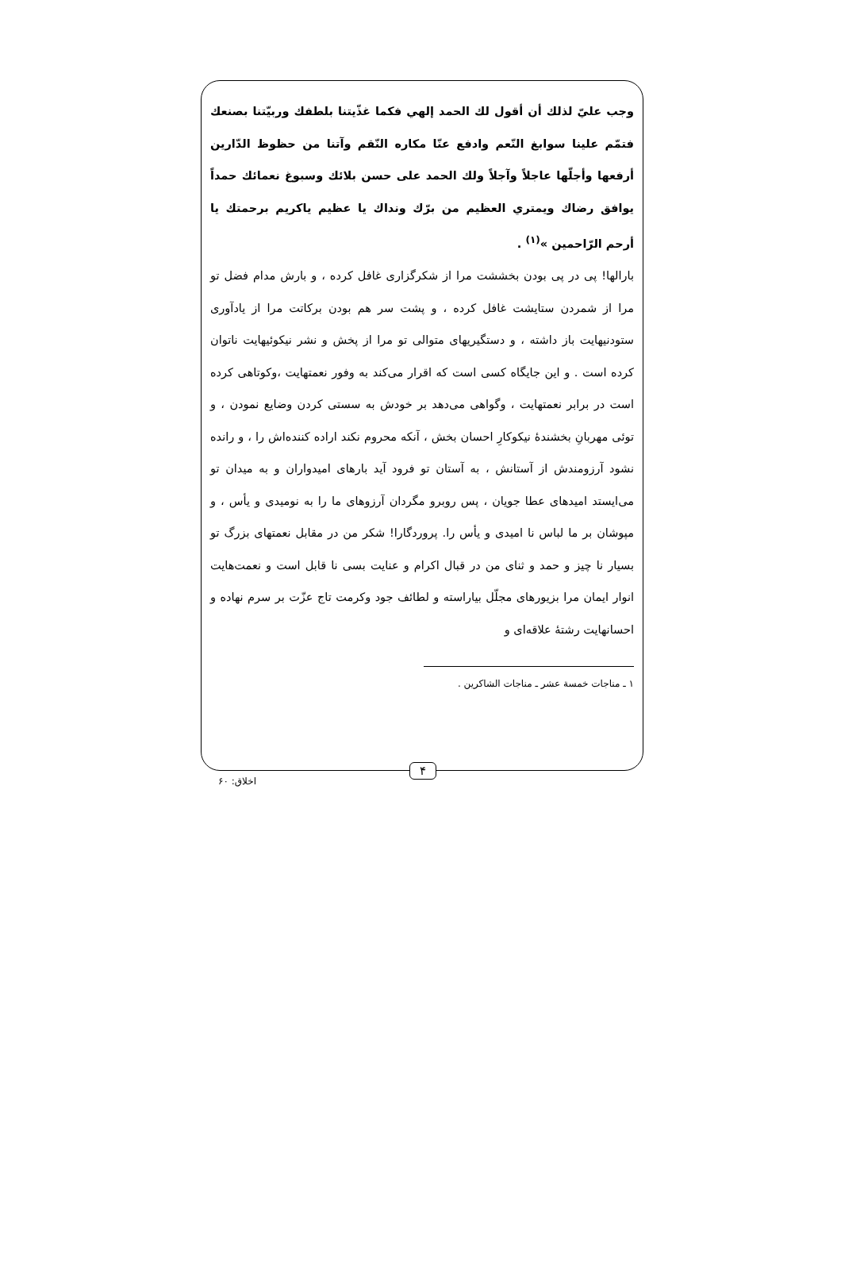وجب عليّ لذلك أن أقول لك الحمد إلهي فكما غذّيتنا بلطفك وربيّتنا بصنعك فتمّم علينا سوابغ النّعم وادفع عنّا مكاره النّقم وآتنا من حظوظ الدّارين أرفعها وأجلّها عاجلاً وآجلاً ولك الحمد على حسن بلائك وسبوغ نعمائك حمداً يوافق رضاك ويمتري العظيم من برّك ونداك يا عظيم ياكريم برحمتك يا أرحم الرّاحمين »<sup>(۱)</sup> .
بارالها! پی در پی بودن بخششت مرا از شکرگزاری غافل کرده ، و بارش مدام فضل تو مرا از شمردن ستایشت غافل کرده ، و پشت سر هم بودن برکاتت مرا از یادآوری ستودنیهایت باز داشته ، و دستگیریهای متوالی تو مرا از پخش و نشر نیکوئیهایت ناتوان کرده است . و این جایگاه کسی است که اقرار می‌کند به وفور نعمتهایت ،وکوتاهی کرده است در برابر نعمتهایت ، وگواهی می‌دهد بر خودش به سستی کردن وضایع نمودن ، و توئی مهربانِ بخشندهٔ نیکوکارِ احسان بخش ، آنکه محروم نکند اراده کننده‌اش را ، و رانده نشود آرزومندش از آستانش ، به آستان تو فرود آید بارهای امیدواران و به میدان تو می‌ایستد امیدهای عطا جویان ، پس روبرو مگردان آرزوهای ما را به نومیدی و یأس ، و مپوشان بر ما لباس نا امیدی و یأس را. پروردگارا! شکر من در مقابل نعمتهای بزرگ تو بسیار نا چیز و حمد و ثنای من در قبال اکرام و عنایت بسی نا قابل است و نعمت‌هایت انوار ایمان مرا بزیورهای مجلّل بیاراسته و لطائف جود وکرمت تاج عزّت بر سرم نهاده و احسانهایت رشتهٔ علاقه‌ای و
۱ ـ مناجات خمسة عشر ـ مناجات الشاکرین .
۴
اخلاق: ۶۰